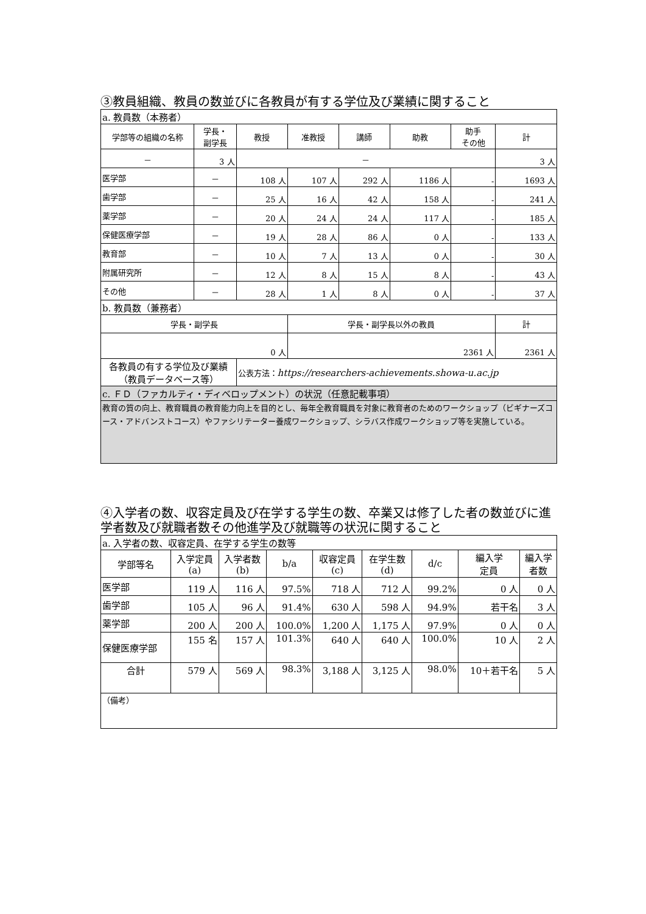③教員組織、教員の数並びに各教員が有する学位及び業績に関すること
| a. 教員数（本務者） | | | | | | | |
| 学部等の組織の名称 | 学長・ 副学長 | 教授 | 准教授 | 講師 | 助教 | 助手 その他 | 計 |
| － | 3 人 | － | | | | | 3 人 |
| 医学部 | － | 108 人 | 107 人 | 292 人 | 1186 人 | - | 1693 人 |
| 歯学部 | － | 25 人 | 16 人 | 42 人 | 158 人 | - | 241 人 |
| 薬学部 | － | 20 人 | 24 人 | 24 人 | 117 人 | - | 185 人 |
| 保健医療学部 | － | 19 人 | 28 人 | 86 人 | 0 人 | - | 133 人 |
| 教育部 | － | 10 人 | 7 人 | 13 人 | 0 人 | - | 30 人 |
| 附属研究所 | － | 12 人 | 8 人 | 15 人 | 8 人 | - | 43 人 |
| その他 | － | 28 人 | 1 人 | 8 人 | 0 人 | - | 37 人 |
| b. 教員数（兼務者） | | | | | | | |
| 学長・副学長 | | | 学長・副学長以外の教員 | | | | 計 |
| 0 人 | | | 2361 人 | | | | 2361 人 |
| 各教員の有する学位及び業績 （教員データベース等） | | 公表方法： https://researchers-achievements.showa-u.ac.jp | | | | | |
| c. ＦＤ（ファカルティ・ディベロップメント）の状況（任意記載事項） | | | | | | | |
| 教育の質の向上、教育職員の教育能力向上を目的とし、毎年全教育職員を対象に教育者のためのワークショップ（ビギナーズコース・アドバンストコース）やファシリテーター養成ワークショップ、シラバス作成ワークショップ等を実施している。 | | | | | | | |
④入学者の数、収容定員及び在学する学生の数、卒業又は修了した者の数並びに進学者数及び就職者数その他進学及び就職等の状況に関すること
| a. 入学者の数、収容定員、在学する学生の数等 | | | | | | | | |
| 学部等名 | 入学定員 (a) | 入学者数 (b) | b/a | 収容定員 (c) | 在学生数 (d) | d/c | 編入学 定員 | 編入学 者数 |
| 医学部 | 119 人 | 116 人 | 97.5% | 718 人 | 712 人 | 99.2% | 0 人 | 0 人 |
| 歯学部 | 105 人 | 96 人 | 91.4% | 630 人 | 598 人 | 94.9% | 若干名 | 3 人 |
| 薬学部 | 200 人 | 200 人 | 100.0% | 1,200 人 | 1,175 人 | 97.9% | 0 人 | 0 人 |
| 保健医療学部 | 155 名 | 157 人 | 101.3% | 640 人 | 640 人 | 100.0% | 10 人 | 2 人 |
| 合計 | 579 人 | 569 人 | 98.3% | 3,188 人 | 3,125 人 | 98.0% | 10＋若干名 | 5 人 |
| （備考） | | | | | | | | |